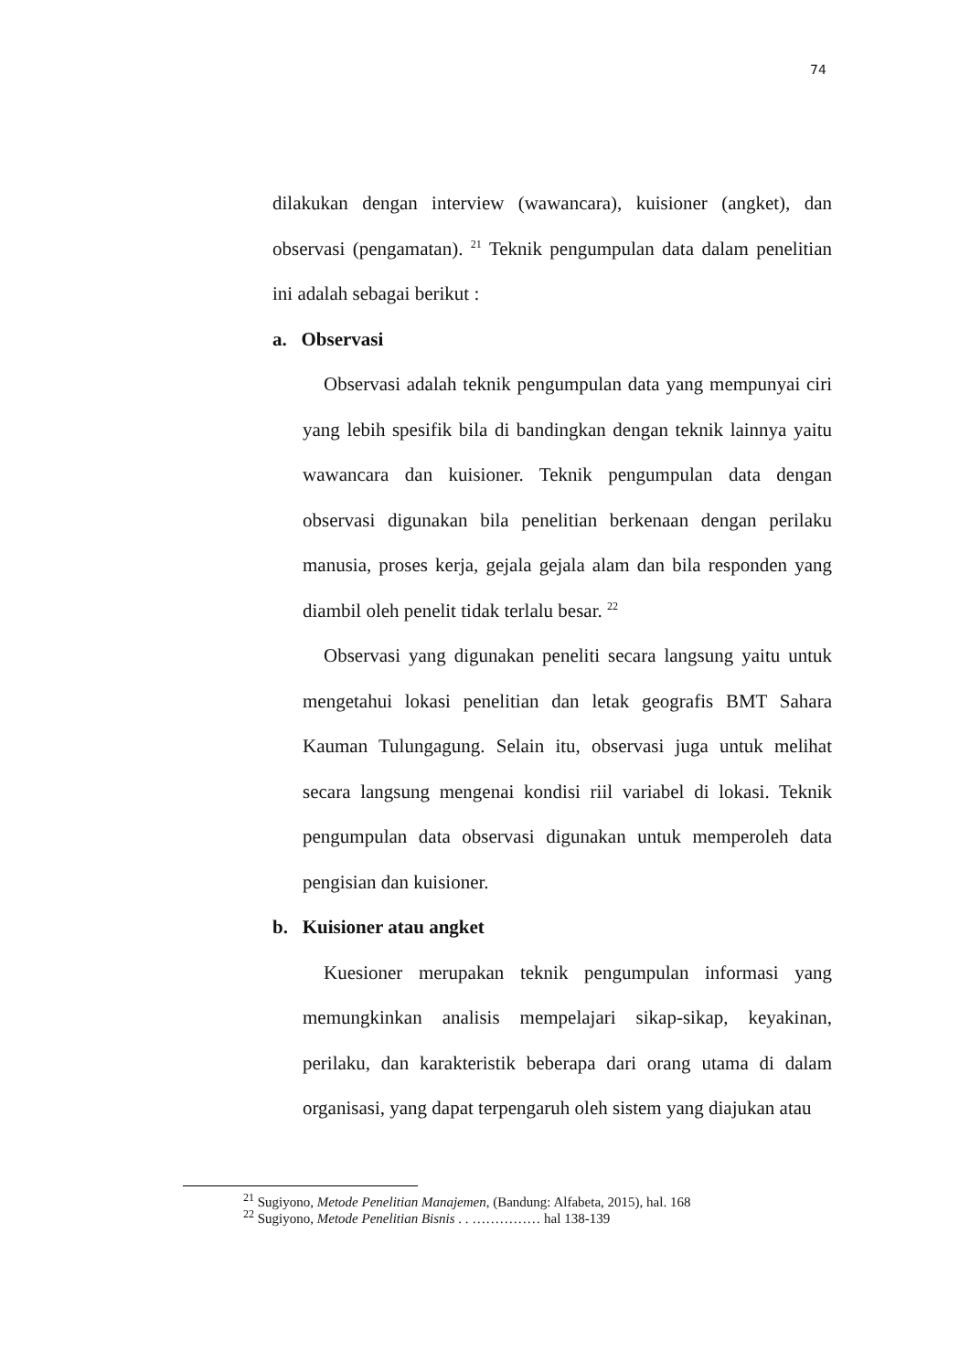74
dilakukan dengan interview (wawancara), kuisioner (angket), dan observasi (pengamatan). <sup>21</sup> Teknik pengumpulan data dalam penelitian ini adalah sebagai berikut :
a. Observasi
Observasi adalah teknik pengumpulan data yang mempunyai ciri yang lebih spesifik bila di bandingkan dengan teknik lainnya yaitu wawancara dan kuisioner. Teknik pengumpulan data dengan observasi digunakan bila penelitian berkenaan dengan perilaku manusia, proses kerja, gejala gejala alam dan bila responden yang diambil oleh penelit tidak terlalu besar. <sup>22</sup>
Observasi yang digunakan peneliti secara langsung yaitu untuk mengetahui lokasi penelitian dan letak geografis BMT Sahara Kauman Tulungagung. Selain itu, observasi juga untuk melihat secara langsung mengenai kondisi riil variabel di lokasi. Teknik pengumpulan data observasi digunakan untuk memperoleh data pengisian dan kuisioner.
b. Kuisioner atau angket
Kuesioner merupakan teknik pengumpulan informasi yang memungkinkan analisis mempelajari sikap-sikap, keyakinan, perilaku, dan karakteristik beberapa dari orang utama di dalam organisasi, yang dapat terpengaruh oleh sistem yang diajukan atau
<sup>21</sup> Sugiyono, Metode Penelitian Manajemen, (Bandung: Alfabeta, 2015), hal. 168
<sup>22</sup> Sugiyono, Metode Penelitian Bisnis . . …………… hal 138-139